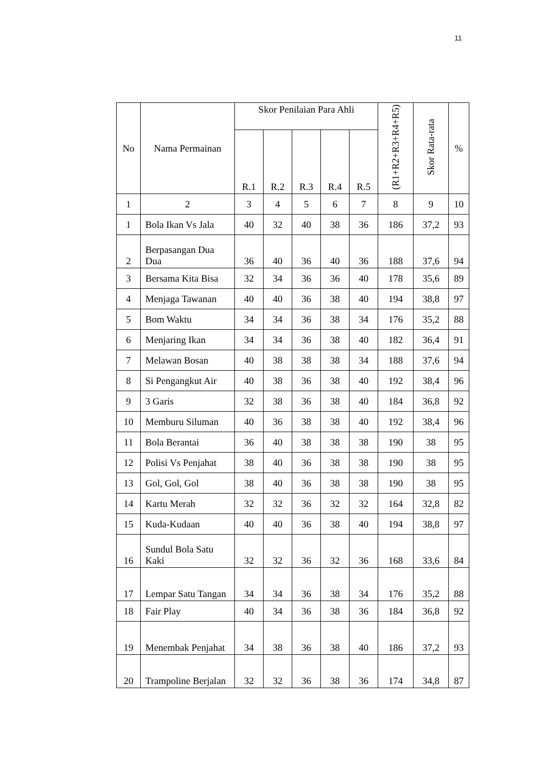11
| No | Nama Permainan | Skor Penilaian Para Ahli | | | | | (R1+R2+R3+R4+R5) | Skor Rata-rata | % |
| --- | --- | --- | --- | --- | --- | --- | --- | --- | --- |
| | | R.1 | R.2 | R.3 | R.4 | R.5 | | | |
| 1 | 2 | 3 | 4 | 5 | 6 | 7 | 8 | 9 | 10 |
| 1 | Bola Ikan Vs Jala | 40 | 32 | 40 | 38 | 36 | 186 | 37,2 | 93 |
| 2 | Berpasangan Dua Dua | 36 | 40 | 36 | 40 | 36 | 188 | 37,6 | 94 |
| 3 | Bersama Kita Bisa | 32 | 34 | 36 | 36 | 40 | 178 | 35,6 | 89 |
| 4 | Menjaga Tawanan | 40 | 40 | 36 | 38 | 40 | 194 | 38,8 | 97 |
| 5 | Bom Waktu | 34 | 34 | 36 | 38 | 34 | 176 | 35,2 | 88 |
| 6 | Menjaring Ikan | 34 | 34 | 36 | 38 | 40 | 182 | 36,4 | 91 |
| 7 | Melawan Bosan | 40 | 38 | 38 | 38 | 34 | 188 | 37,6 | 94 |
| 8 | Si Pengangkut Air | 40 | 38 | 36 | 38 | 40 | 192 | 38,4 | 96 |
| 9 | 3 Garis | 32 | 38 | 36 | 38 | 40 | 184 | 36,8 | 92 |
| 10 | Memburu Siluman | 40 | 36 | 38 | 38 | 40 | 192 | 38,4 | 96 |
| 11 | Bola Berantai | 36 | 40 | 38 | 38 | 38 | 190 | 38 | 95 |
| 12 | Polisi Vs Penjahat | 38 | 40 | 36 | 38 | 38 | 190 | 38 | 95 |
| 13 | Gol, Gol, Gol | 38 | 40 | 36 | 38 | 38 | 190 | 38 | 95 |
| 14 | Kartu Merah | 32 | 32 | 36 | 32 | 32 | 164 | 32,8 | 82 |
| 15 | Kuda-Kudaan | 40 | 40 | 36 | 38 | 40 | 194 | 38,8 | 97 |
| 16 | Sundul Bola Satu Kaki | 32 | 32 | 36 | 32 | 36 | 168 | 33,6 | 84 |
| 17 | Lempar Satu Tangan | 34 | 34 | 36 | 38 | 34 | 176 | 35,2 | 88 |
| 18 | Fair Play | 40 | 34 | 36 | 38 | 36 | 184 | 36,8 | 92 |
| 19 | Menembak Penjahat | 34 | 38 | 36 | 38 | 40 | 186 | 37,2 | 93 |
| 20 | Trampoline Berjalan | 32 | 32 | 36 | 38 | 36 | 174 | 34,8 | 87 |